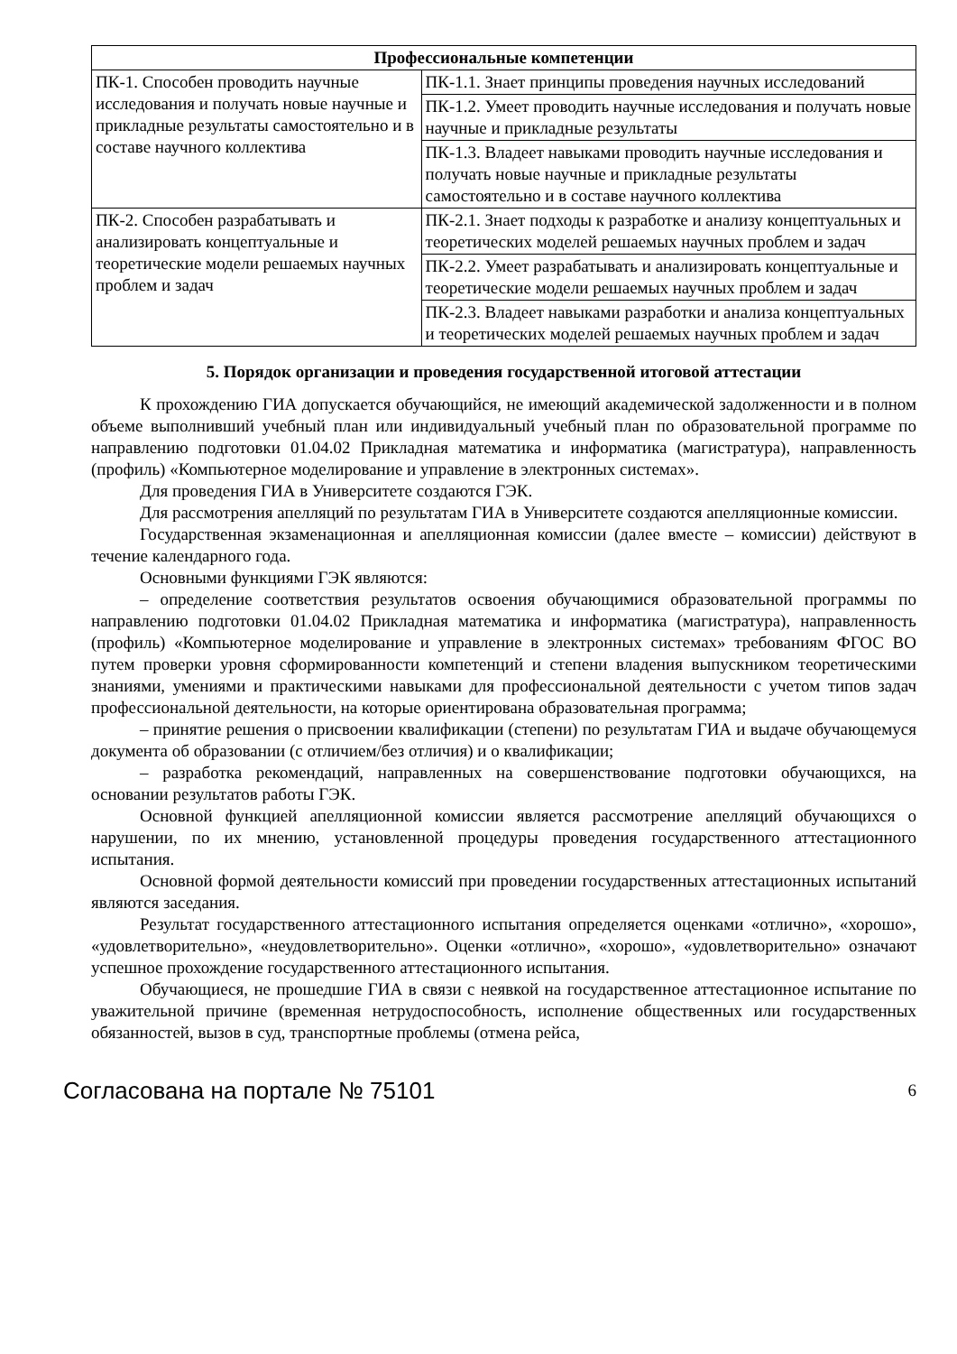| Профессиональные компетенции | |
| --- | --- |
| ПК-1. Способен проводить научные исследования и получать новые научные и прикладные результаты самостоятельно и в составе научного коллектива | ПК-1.1. Знает принципы проведения научных исследований |
| | ПК-1.2. Умеет проводить научные исследования и получать новые научные и прикладные результаты |
| | ПК-1.3. Владеет навыками проводить научные исследования и получать новые научные и прикладные результаты самостоятельно и в составе научного коллектива |
| ПК-2. Способен разрабатывать и анализировать концептуальные и теоретические модели решаемых научных проблем и задач | ПК-2.1. Знает подходы к разработке и анализу концептуальных и теоретических моделей решаемых научных проблем и задач |
| | ПК-2.2. Умеет разрабатывать и анализировать концептуальные и теоретические модели решаемых научных проблем и задач |
| | ПК-2.3. Владеет навыками разработки и анализа концептуальных и теоретических моделей решаемых научных проблем и задач |
5. Порядок организации и проведения государственной итоговой аттестации
К прохождению ГИА допускается обучающийся, не имеющий академической задолженности и в полном объеме выполнивший учебный план или индивидуальный учебный план по образовательной программе по направлению подготовки 01.04.02 Прикладная математика и информатика (магистратура), направленность (профиль) «Компьютерное моделирование и управление в электронных системах».
Для проведения ГИА в Университете создаются ГЭК.
Для рассмотрения апелляций по результатам ГИА в Университете создаются апелляционные комиссии.
Государственная экзаменационная и апелляционная комиссии (далее вместе – комиссии) действуют в течение календарного года.
Основными функциями ГЭК являются:
– определение соответствия результатов освоения обучающимися образовательной программы по направлению подготовки 01.04.02 Прикладная математика и информатика (магистратура), направленность (профиль) «Компьютерное моделирование и управление в электронных системах» требованиям ФГОС ВО путем проверки уровня сформированности компетенций и степени владения выпускником теоретическими знаниями, умениями и практическими навыками для профессиональной деятельности с учетом типов задач профессиональной деятельности, на которые ориентирована образовательная программа;
– принятие решения о присвоении квалификации (степени) по результатам ГИА и выдаче обучающемуся документа об образовании (с отличием/без отличия) и о квалификации;
– разработка рекомендаций, направленных на совершенствование подготовки обучающихся, на основании результатов работы ГЭК.
Основной функцией апелляционной комиссии является рассмотрение апелляций обучающихся о нарушении, по их мнению, установленной процедуры проведения государственного аттестационного испытания.
Основной формой деятельности комиссий при проведении государственных аттестационных испытаний являются заседания.
Результат государственного аттестационного испытания определяется оценками «отлично», «хорошо», «удовлетворительно», «неудовлетворительно». Оценки «отлично», «хорошо», «удовлетворительно» означают успешное прохождение государственного аттестационного испытания.
Обучающиеся, не прошедшие ГИА в связи с неявкой на государственное аттестационное испытание по уважительной причине (временная нетрудоспособность, исполнение общественных или государственных обязанностей, вызов в суд, транспортные проблемы (отмена рейса,
Согласована на портале № 75101 6